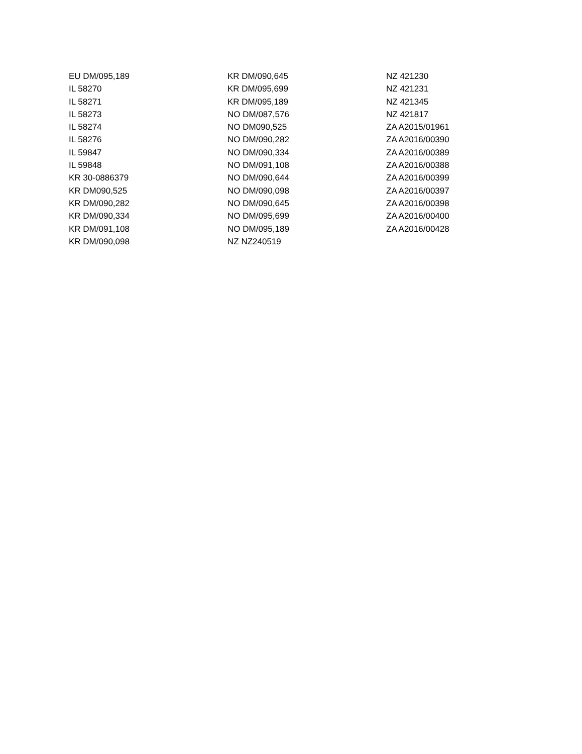EU DM/095,189
IL 58270
IL 58271
IL 58273
IL 58274
IL 58276
IL 59847
IL 59848
KR 30-0886379
KR DM090,525
KR DM/090,282
KR DM/090,334
KR DM/091,108
KR DM/090,098
KR DM/090,645
KR DM/095,699
KR DM/095,189
NO DM/087,576
NO DM090,525
NO DM/090,282
NO DM/090,334
NO DM/091,108
NO DM/090,644
NO DM/090,098
NO DM/090,645
NO DM/095,699
NO DM/095,189
NZ NZ240519
NZ 421230
NZ 421231
NZ 421345
NZ 421817
ZA A2015/01961
ZA A2016/00390
ZA A2016/00389
ZA A2016/00388
ZA A2016/00399
ZA A2016/00397
ZA A2016/00398
ZA A2016/00400
ZA A2016/00428